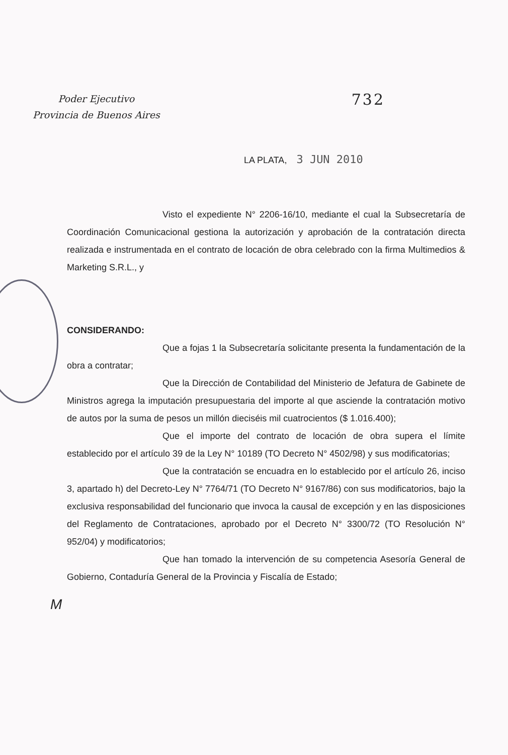Poder Ejecutivo
Provincia de Buenos Aires
732
LA PLATA, 3 JUN 2010
Visto el expediente N° 2206-16/10, mediante el cual la Subsecretaría de Coordinación Comunicacional gestiona la autorización y aprobación de la contratación directa realizada e instrumentada en el contrato de locación de obra celebrado con la firma Multimedios & Marketing S.R.L., y
CONSIDERANDO:
Que a fojas 1 la Subsecretaría solicitante presenta la fundamentación de la obra a contratar;
Que la Dirección de Contabilidad del Ministerio de Jefatura de Gabinete de Ministros agrega la imputación presupuestaria del importe al que asciende la contratación motivo de autos por la suma de pesos un millón dieciséis mil cuatrocientos ($ 1.016.400);
Que el importe del contrato de locación de obra supera el límite establecido por el artículo 39 de la Ley N° 10189 (TO Decreto N° 4502/98) y sus modificatorias;
Que la contratación se encuadra en lo establecido por el artículo 26, inciso 3, apartado h) del Decreto-Ley N° 7764/71 (TO Decreto N° 9167/86) con sus modificatorios, bajo la exclusiva responsabilidad del funcionario que invoca la causal de excepción y en las disposiciones del Reglamento de Contrataciones, aprobado por el Decreto N° 3300/72 (TO Resolución N° 952/04) y modificatorios;
Que han tomado la intervención de su competencia Asesoría General de Gobierno, Contaduría General de la Provincia y Fiscalía de Estado;
M